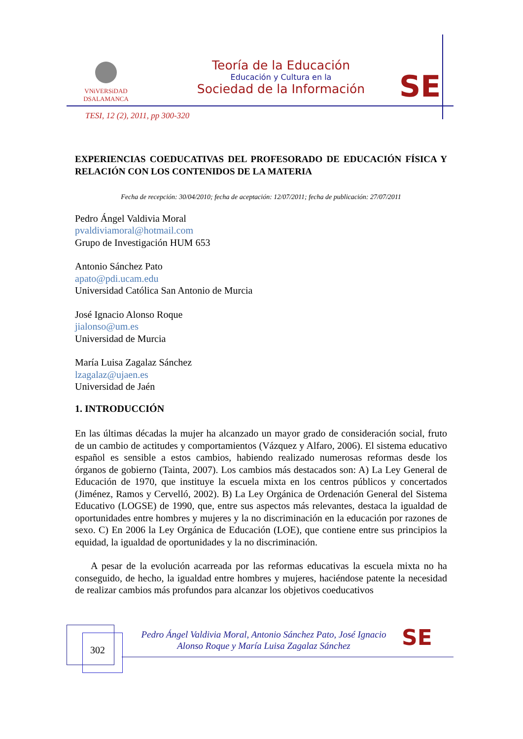VNiVERSiDAD
DSALAMANCA
Teoría de la Educación
Educación y Cultura en la
Sociedad de la Información
SE
TESI, 12 (2), 2011, pp 300-320
EXPERIENCIAS COEDUCATIVAS DEL PROFESORADO DE EDUCACIÓN FÍSICA Y RELACIÓN CON LOS CONTENIDOS DE LA MATERIA
Fecha de recepción: 30/04/2010; fecha de aceptación: 12/07/2011; fecha de publicación: 27/07/2011
Pedro Ángel Valdivia Moral
pvaldiviamoral@hotmail.com
Grupo de Investigación HUM 653
Antonio Sánchez Pato
apato@pdi.ucam.edu
Universidad Católica San Antonio de Murcia
José Ignacio Alonso Roque
jialonso@um.es
Universidad de Murcia
María Luisa Zagalaz Sánchez
lzagalaz@ujaen.es
Universidad de Jaén
1. INTRODUCCIÓN
En las últimas décadas la mujer ha alcanzado un mayor grado de consideración social, fruto de un cambio de actitudes y comportamientos (Vázquez y Alfaro, 2006). El sistema educativo español es sensible a estos cambios, habiendo realizado numerosas reformas desde los órganos de gobierno (Tainta, 2007). Los cambios más destacados son: A) La Ley General de Educación de 1970, que instituye la escuela mixta en los centros públicos y concertados (Jiménez, Ramos y Cervelló, 2002). B) La Ley Orgánica de Ordenación General del Sistema Educativo (LOGSE) de 1990, que, entre sus aspectos más relevantes, destaca la igualdad de oportunidades entre hombres y mujeres y la no discriminación en la educación por razones de sexo. C) En 2006 la Ley Orgánica de Educación (LOE), que contiene entre sus principios la equidad, la igualdad de oportunidades y la no discriminación.
A pesar de la evolución acarreada por las reformas educativas la escuela mixta no ha conseguido, de hecho, la igualdad entre hombres y mujeres, haciéndose patente la necesidad de realizar cambios más profundos para alcanzar los objetivos coeducativos
302
Pedro Ángel Valdivia Moral, Antonio Sánchez Pato, José Ignacio Alonso Roque y María Luisa Zagalaz Sánchez
SE